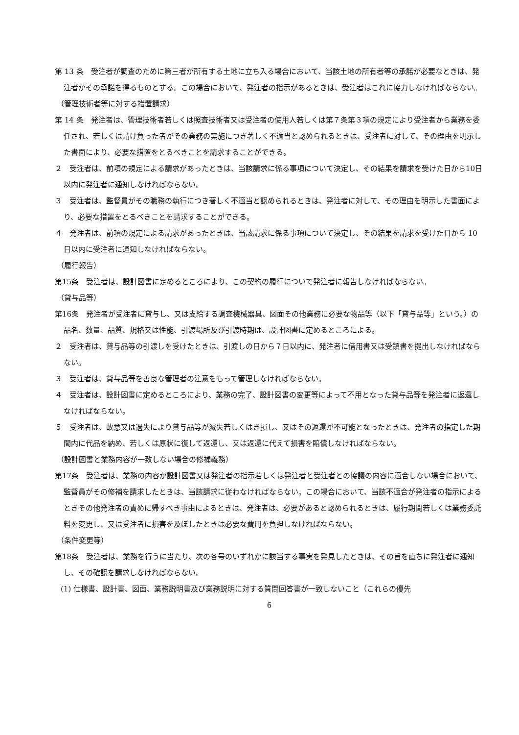第 13 条　受注者が調査のために第三者が所有する土地に立ち入る場合において、当該土地の所有者等の承諾が必要なときは、発注者がその承諾を得るものとする。この場合において、発注者の指示があるときは、受注者はこれに協力しなければならない。
（管理技術者等に対する措置請求）
第 14 条　発注者は、管理技術者若しくは照査技術者又は受注者の使用人若しくは第７条第３項の規定により受注者から業務を委任され、若しくは請け負った者がその業務の実施につき著しく不適当と認められるときは、受注者に対して、その理由を明示した書面により、必要な措置をとるべきことを請求することができる。
２　受注者は、前項の規定による請求があったときは、当該請求に係る事項について決定し、その結果を請求を受けた日から10日以内に発注者に通知しなければならない。
３　受注者は、監督員がその職務の執行につき著しく不適当と認められるときは、発注者に対して、その理由を明示した書面により、必要な措置をとるべきことを請求することができる。
４　発注者は、前項の規定による請求があったときは、当該請求に係る事項について決定し、その結果を請求を受けた日から 10 日以内に受注者に通知しなければならない。
（履行報告）
第15条　受注者は、設計図書に定めるところにより、この契約の履行について発注者に報告しなければならない。
（貸与品等）
第16条　発注者が受注者に貸与し、又は支給する調査機械器具、図面その他業務に必要な物品等（以下「貸与品等」という。）の品名、数量、品質、規格又は性能、引渡場所及び引渡時期は、設計図書に定めるところによる。
２　受注者は、貸与品等の引渡しを受けたときは、引渡しの日から７日以内に、発注者に借用書又は受領書を提出しなければならない。
３　受注者は、貸与品等を善良な管理者の注意をもって管理しなければならない。
４　受注者は、設計図書に定めるところにより、業務の完了、設計図書の変更等によって不用となった貸与品等を発注者に返還しなければならない。
５　受注者は、故意又は過失により貸与品等が滅失若しくはき損し、又はその返還が不可能となったときは、発注者の指定した期間内に代品を納め、若しくは原状に復して返還し、又は返還に代えて損害を賠償しなければならない。
（設計図書と業務内容が一致しない場合の修補義務）
第17条　受注者は、業務の内容が設計図書又は発注者の指示若しくは発注者と受注者との協議の内容に適合しない場合において、監督員がその修補を請求したときは、当該請求に従わなければならない。この場合において、当該不適合が発注者の指示によるときその他発注者の責めに帰すべき事由によるときは、発注者は、必要があると認められるときは、履行期間若しくは業務委託料を変更し、又は受注者に損害を及ぼしたときは必要な費用を負担しなければならない。
（条件変更等）
第18条　受注者は、業務を行うに当たり、次の各号のいずれかに該当する事実を発見したときは、その旨を直ちに発注者に通知し、その確認を請求しなければならない。
(1) 仕様書、設計書、図面、業務説明書及び業務説明に対する質問回答書が一致しないこと（これらの優先
6